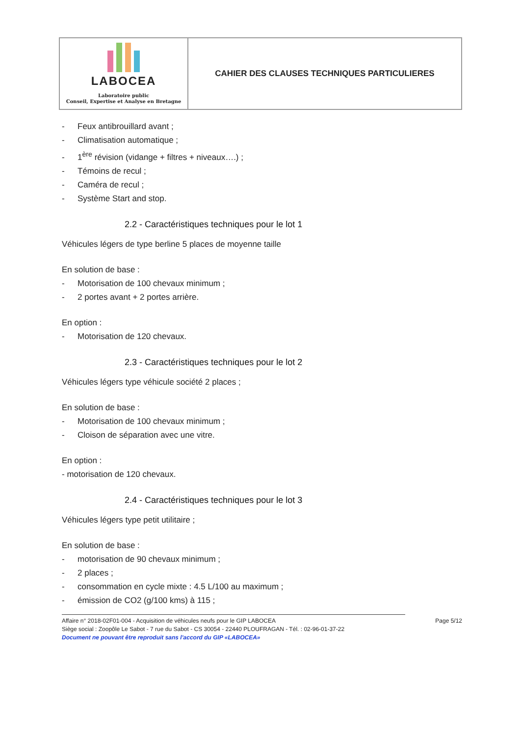| LABOCEA Laboratoire public Conseil, Expertise et Analyse en Bretagne | CAHIER DES CLAUSES TECHNIQUES PARTICULIERES |
- Feux antibrouillard avant ;
- Climatisation automatique ;
- 1<sup>ère</sup> révision (vidange + filtres + niveaux….) ;
- Témoins de recul ;
- Caméra de recul ;
- Système Start and stop.
2.2 - Caractéristiques techniques pour le lot 1
Véhicules légers de type berline 5 places de moyenne taille
En solution de base :
- Motorisation de 100 chevaux minimum ;
- 2 portes avant + 2 portes arrière.
En option :
- Motorisation de 120 chevaux.
2.3 - Caractéristiques techniques pour le lot 2
Véhicules légers type véhicule société 2 places ;
En solution de base :
- Motorisation de 100 chevaux minimum ;
- Cloison de séparation avec une vitre.
En option :
- motorisation de 120 chevaux.
2.4 - Caractéristiques techniques pour le lot 3
Véhicules légers type petit utilitaire ;
En solution de base :
- motorisation de 90 chevaux minimum ;
- 2 places ;
- consommation en cycle mixte : 4.5 L/100 au maximum ;
- émission de CO2 (g/100 kms) à 115 ;
Affaire n° 2018-02F01-004 - Acquisition de véhicules neufs pour le GIP LABOCEA Page 5/12
Siège social : Zoopôle Le Sabot - 7 rue du Sabot - CS 30054 - 22440 PLOUFRAGAN - Tél. : 02-96-01-37-22
Document ne pouvant être reproduit sans l'accord du GIP «LABOCEA»